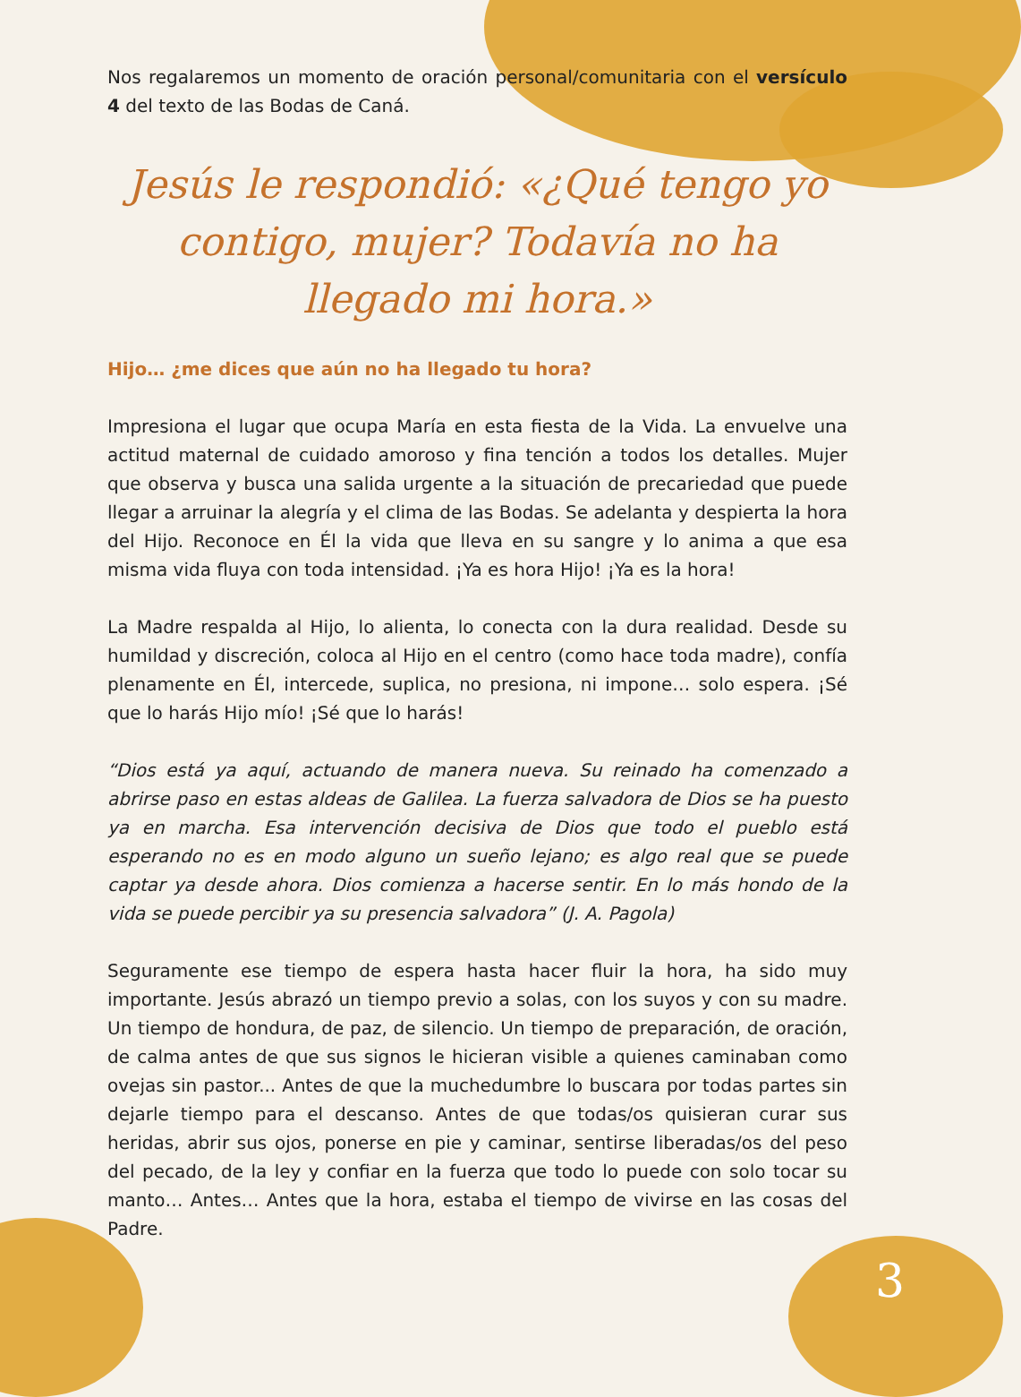Nos regalaremos un momento de oración personal/comunitaria con el versículo 4 del texto de las Bodas de Caná.
Jesús le respondió: «¿Qué tengo yo contigo, mujer? Todavía no ha llegado mi hora.»
Hijo… ¿me dices que aún no ha llegado tu hora?
Impresiona el lugar que ocupa María en esta fiesta de la Vida. La envuelve una actitud maternal de cuidado amoroso y fina tención a todos los detalles. Mujer que observa y busca una salida urgente a la situación de precariedad que puede llegar a arruinar la alegría y el clima de las Bodas. Se adelanta y despierta la hora del Hijo. Reconoce en Él la vida que lleva en su sangre y lo anima a que esa misma vida fluya con toda intensidad. ¡Ya es hora Hijo! ¡Ya es la hora!
La Madre respalda al Hijo, lo alienta, lo conecta con la dura realidad. Desde su humildad y discreción, coloca al Hijo en el centro (como hace toda madre), confía plenamente en Él, intercede, suplica, no presiona, ni impone… solo espera. ¡Sé que lo harás Hijo mío! ¡Sé que lo harás!
“Dios está ya aquí, actuando de manera nueva. Su reinado ha comenzado a abrirse paso en estas aldeas de Galilea. La fuerza salvadora de Dios se ha puesto ya en marcha. Esa intervención decisiva de Dios que todo el pueblo está esperando no es en modo alguno un sueño lejano; es algo real que se puede captar ya desde ahora. Dios comienza a hacerse sentir. En lo más hondo de la vida se puede percibir ya su presencia salvadora” (J. A. Pagola)
Seguramente ese tiempo de espera hasta hacer fluir la hora, ha sido muy importante. Jesús abrazó un tiempo previo a solas, con los suyos y con su madre. Un tiempo de hondura, de paz, de silencio. Un tiempo de preparación, de oración, de calma antes de que sus signos le hicieran visible a quienes caminaban como ovejas sin pastor... Antes de que la muchedumbre lo buscara por todas partes sin dejarle tiempo para el descanso. Antes de que todas/os quisieran curar sus heridas, abrir sus ojos, ponerse en pie y caminar, sentirse liberadas/os del peso del pecado, de la ley y confiar en la fuerza que todo lo puede con solo tocar su manto… Antes… Antes que la hora, estaba el tiempo de vivirse en las cosas del Padre.
3